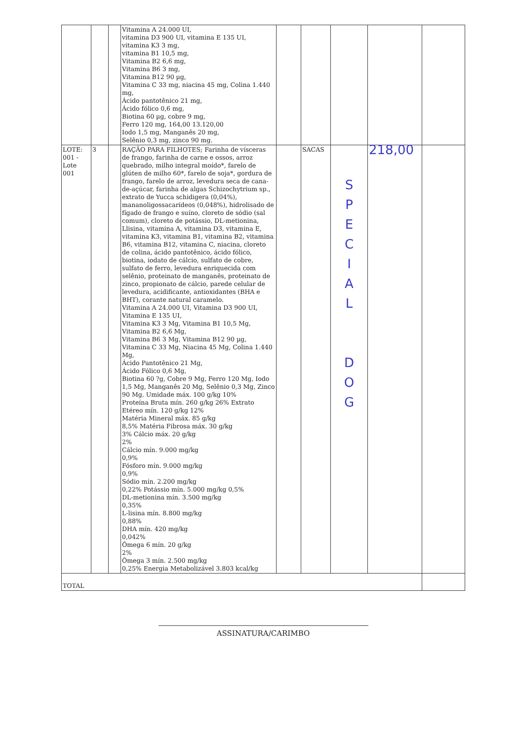| | | | Vitamina A 24.000 UI, vitamina D3 900 UI, vitamina E 135 UI, vitamina K3 3 mg, vitamina B1 10,5 mg, Vitamina B2 6,6 mg, Vitamina B6 3 mg, Vitamina B12 90 µg, Vitamina C 33 mg, niacina 45 mg, Colina 1.440 mg, Ácido pantotênico 21 mg, Ácido fólico 0,6 mg, Biotina 60 µg, cobre 9 mg, Ferro 120 mg, 164,00 13.120,00 Iodo 1,5 mg, Manganês 20 mg, Selênio 0,3 mg, zinco 90 mg. | | | | | |
| LOTE: 001 - Lote 001 | 3 | | RAÇÃO PARA FILHOTES; Farinha de vísceras de frango, farinha de carne e ossos, arroz quebrado, milho integral moído*, farelo de glúten de milho 60*, farelo de soja*, gordura de frango, farelo de arroz, levedura seca de cana-de-açúcar, farinha de algas Schizochytrium sp., extrato de Yucca schidigera (0,04%), mananoligossacarídeos (0,048%), hidrolisado de fígado de frango e suíno, cloreto de sódio (sal comum), cloreto de potássio, DL-metionina, Llisina, vitamina A, vitamina D3, vitamina E, vitamina K3, vitamina B1, vitamina B2, vitamina B6, vitamina B12, vitamina C, niacina, cloreto de colina, ácido pantotênico, ácido fólico, biotina, iodato de cálcio, sulfato de cobre, sulfato de ferro, levedura enriquecida com selênio, proteinato de manganês, proteinato de zinco, propionato de cálcio, parede celular de levedura, acidificante, antioxidantes (BHA e BHT), corante natural caramelo. Vitamina A 24.000 UI, Vitamina D3 900 UI, Vitamina E 135 UI, Vitamina K3 3 Mg, Vitamina B1 10,5 Mg, Vitamina B2 6,6 Mg, Vitamina B6 3 Mg, Vitamina B12 90 µg, Vitamina C 33 Mg, Niacina 45 Mg, Colina 1.440 Mg, Ácido Pantotênico 21 Mg, Ácido Fólico 0,6 Mg, Biotina 60 ?g, Cobre 9 Mg, Ferro 120 Mg, Iodo 1,5 Mg, Manganês 20 Mg, Selênio 0,3 Mg, Zinco 90 Mg. Umidade máx. 100 g/kg 10% Proteína Bruta mín. 260 g/kg 26% Extrato Etéreo mín. 120 g/kg 12% Matéria Mineral máx. 85 g/kg 8,5% Matéria Fibrosa máx. 30 g/kg 3% Cálcio máx. 20 g/kg 2% Cálcio mín. 9.000 mg/kg 0,9% Fósforo mín. 9.000 mg/kg 0,9% Sódio mín. 2.200 mg/kg 0,22% Potássio mín. 5.000 mg/kg 0,5% DL-metionina mín. 3.500 mg/kg 0,35% L-lisina mín. 8.800 mg/kg 0,88% DHA mín. 420 mg/kg 0,042% Ômega 6 mín. 20 g/kg 2% Ômega 3 mín. 2.500 mg/kg 0,25% Energia Metabolizável 3.803 kcal/kg | | SACAS | S P E C I A L D O G | 218,00 | |
| TOTAL | | | | | | | | |
ASSINATURA/CARIMBO